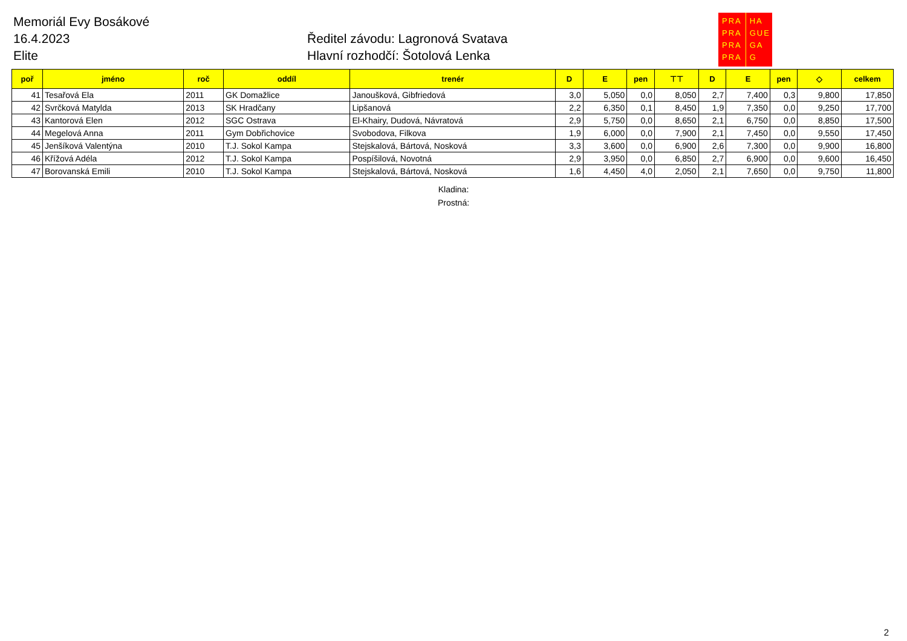Memoriál Evy Bosákové
16.4.2023
Elite
Ředitel závodu: Lagronová Svatava
Hlavní rozhodčí: Šotolová Lenka
PRA
PRA
PRA
PRA
HA
GUE
GA
G
| poř | jméno | roč | oddíl | trenér | D | E | pen | ⊤⊤ | D | E | pen | ◇ | celkem |
| --- | --- | --- | --- | --- | --- | --- | --- | --- | --- | --- | --- | --- | --- |
| 41 | Tesařová Ela | 2011 | GK Domažlice | Janoušková, Gibfriedová | 3,0 | 5,050 | 0,0 | 8,050 | 2,7 | 7,400 | 0,3 | 9,800 | 17,850 |
| 42 | Svrčková Matylda | 2013 | SK Hradčany | Lipšanová | 2,2 | 6,350 | 0,1 | 8,450 | 1,9 | 7,350 | 0,0 | 9,250 | 17,700 |
| 43 | Kantorová Elen | 2012 | SGC Ostrava | El-Khairy, Dudová, Návratová | 2,9 | 5,750 | 0,0 | 8,650 | 2,1 | 6,750 | 0,0 | 8,850 | 17,500 |
| 44 | Megelová Anna | 2011 | Gym Dobřichovice | Svobodova, Filkova | 1,9 | 6,000 | 0,0 | 7,900 | 2,1 | 7,450 | 0,0 | 9,550 | 17,450 |
| 45 | Jenšíková Valentýna | 2010 | T.J. Sokol Kampa | Stejskalová, Bártová, Nosková | 3,3 | 3,600 | 0,0 | 6,900 | 2,6 | 7,300 | 0,0 | 9,900 | 16,800 |
| 46 | Křížová Adéla | 2012 | T.J. Sokol Kampa | Pospíšilová, Novotná | 2,9 | 3,950 | 0,0 | 6,850 | 2,7 | 6,900 | 0,0 | 9,600 | 16,450 |
| 47 | Borovanská Emili | 2010 | T.J. Sokol Kampa | Stejskalová, Bártová, Nosková | 1,6 | 4,450 | 4,0 | 2,050 | 2,1 | 7,650 | 0,0 | 9,750 | 11,800 |
Kladina:
Prostná:
2